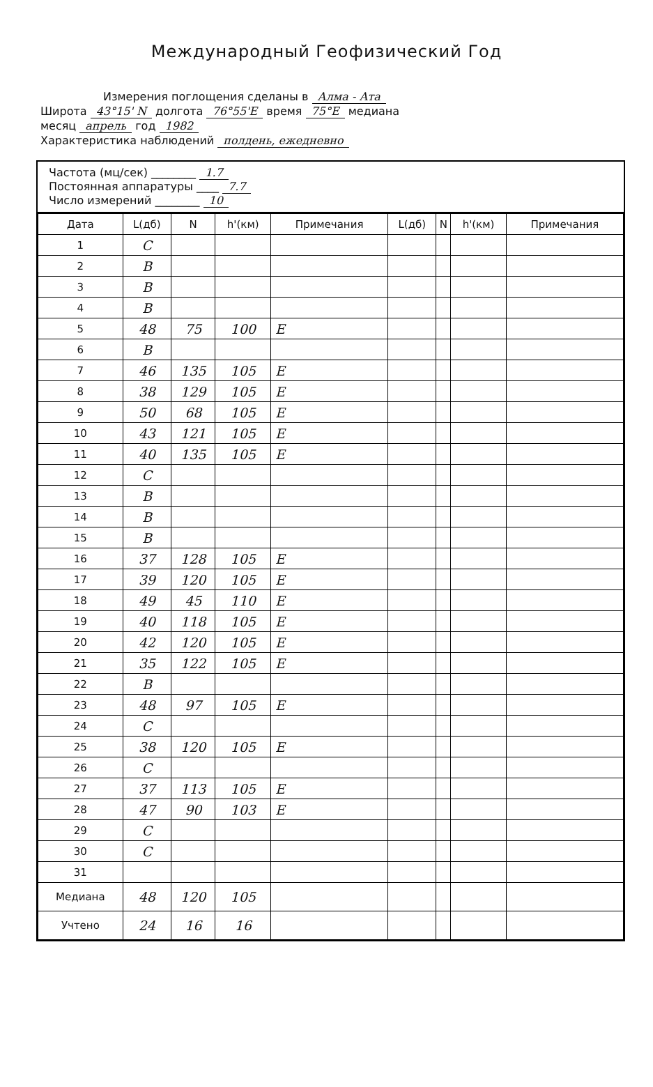Международный Геофизический Год
Измерения поглощения сделаны в Алма - Ата
Широта 43°15' N долгота 76°55'E время 75°E медиана
месяц апрель год 1982
Характеристика наблюдений полдень, ежедневно
Частота (мц/сек) ________ 1.7
Постоянная аппаратуры ____ 7.7
Число измерений ________ 10
| Дата | L(дб) | N | h'(км) | Примечания | L(дб) | N | h'(км) | Примечания |
| --- | --- | --- | --- | --- | --- | --- | --- | --- |
| 1 | C | | | | | | | |
| 2 | B | | | | | | | |
| 3 | B | | | | | | | |
| 4 | B | | | | | | | |
| 5 | 48 | 75 | 100 | E | | | | |
| 6 | B | | | | | | | |
| 7 | 46 | 135 | 105 | E | | | | |
| 8 | 38 | 129 | 105 | E | | | | |
| 9 | 50 | 68 | 105 | E | | | | |
| 10 | 43 | 121 | 105 | E | | | | |
| 11 | 40 | 135 | 105 | E | | | | |
| 12 | C | | | | | | | |
| 13 | B | | | | | | | |
| 14 | B | | | | | | | |
| 15 | B | | | | | | | |
| 16 | 37 | 128 | 105 | E | | | | |
| 17 | 39 | 120 | 105 | E | | | | |
| 18 | 49 | 45 | 110 | E | | | | |
| 19 | 40 | 118 | 105 | E | | | | |
| 20 | 42 | 120 | 105 | E | | | | |
| 21 | 35 | 122 | 105 | E | | | | |
| 22 | B | | | | | | | |
| 23 | 48 | 97 | 105 | E | | | | |
| 24 | C | | | | | | | |
| 25 | 38 | 120 | 105 | E | | | | |
| 26 | C | | | | | | | |
| 27 | 37 | 113 | 105 | E | | | | |
| 28 | 47 | 90 | 103 | E | | | | |
| 29 | C | | | | | | | |
| 30 | C | | | | | | | |
| 31 | | | | | | | | |
| Медиана | 48 | 120 | 105 | | | | | |
| Учтено | 24 | 16 | 16 | | | | | |